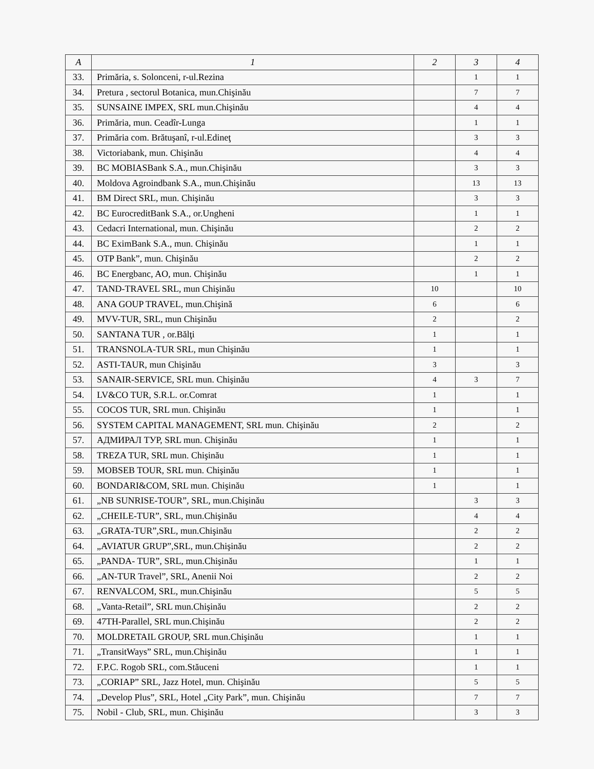| A | 1 | 2 | 3 | 4 |
| --- | --- | --- | --- | --- |
| 33. | Primăria, s. Solonceni, r-ul.Rezina | | 1 | 1 |
| 34. | Pretura , sectorul Botanica, mun.Chişinău | | 7 | 7 |
| 35. | SUNSAINE IMPEX, SRL mun.Chişinău | | 4 | 4 |
| 36. | Primăria, mun. Ceadîr-Lunga | | 1 | 1 |
| 37. | Primăria com. Brătuşanî, r-ul.Edineţ | | 3 | 3 |
| 38. | Victoriabank, mun. Chişinău | | 4 | 4 |
| 39. | BC MOBIASBank S.A., mun.Chişinău | | 3 | 3 |
| 40. | Moldova Agroindbank S.A., mun.Chişinău | | 13 | 13 |
| 41. | BM Direct SRL, mun. Chişinău | | 3 | 3 |
| 42. | BC EurocreditBank S.A., or.Ungheni | | 1 | 1 |
| 43. | Cedacri International, mun. Chişinău | | 2 | 2 |
| 44. | BC EximBank S.A., mun. Chişinău | | 1 | 1 |
| 45. | OTP Bank”, mun. Chişinău | | 2 | 2 |
| 46. | BC Energbanc, AO, mun. Chişinău | | 1 | 1 |
| 47. | TAND-TRAVEL SRL, mun Chişinău | 10 | | 10 |
| 48. | ANA GOUP TRAVEL, mun.Chişină | 6 | | 6 |
| 49. | MVV-TUR, SRL, mun Chişinău | 2 | | 2 |
| 50. | SANTANA TUR , or.Bălţi | 1 | | 1 |
| 51. | TRANSNOLA-TUR SRL, mun Chişinău | 1 | | 1 |
| 52. | ASTI-TAUR, mun Chişinău | 3 | | 3 |
| 53. | SANAIR-SERVICE, SRL mun. Chişinău | 4 | 3 | 7 |
| 54. | LV&CO TUR, S.R.L. or.Comrat | 1 | | 1 |
| 55. | COCOS TUR, SRL mun. Chişinău | 1 | | 1 |
| 56. | SYSTEM CAPITAL MANAGEMENT, SRL mun. Chişinău | 2 | | 2 |
| 57. | АДМИРАЛ ТУР, SRL mun. Chişinău | 1 | | 1 |
| 58. | TREZA TUR, SRL mun. Chişinău | 1 | | 1 |
| 59. | MOBSEB TOUR, SRL mun. Chişinău | 1 | | 1 |
| 60. | BONDARI&COM, SRL mun. Chişinău | 1 | | 1 |
| 61. | „NB SUNRISE-TOUR”, SRL, mun.Chişinău | | 3 | 3 |
| 62. | „CHEILE-TUR”, SRL, mun.Chişinău | | 4 | 4 |
| 63. | „GRATA-TUR”,SRL, mun.Chişinău | | 2 | 2 |
| 64. | „AVIATUR GRUP”,SRL, mun.Chişinău | | 2 | 2 |
| 65. | „PANDA- TUR”, SRL, mun.Chişinău | | 1 | 1 |
| 66. | „AN-TUR Travel”, SRL, Anenii Noi | | 2 | 2 |
| 67. | RENVALCOM, SRL, mun.Chişinău | | 5 | 5 |
| 68. | „Vanta-Retail”, SRL mun.Chişinău | | 2 | 2 |
| 69. | 47TH-Parallel, SRL mun.Chişinău | | 2 | 2 |
| 70. | MOLDRETAIL GROUP, SRL mun.Chişinău | | 1 | 1 |
| 71. | „TransitWays” SRL, mun.Chişinău | | 1 | 1 |
| 72. | F.P.C. Rogob SRL, com.Stăuceni | | 1 | 1 |
| 73. | „CORIAP” SRL, Jazz Hotel, mun. Chişinău | | 5 | 5 |
| 74. | „Develop Plus”, SRL, Hotel „City Park”, mun. Chişinău | | 7 | 7 |
| 75. | Nobil - Club, SRL, mun. Chişinău | | 3 | 3 |